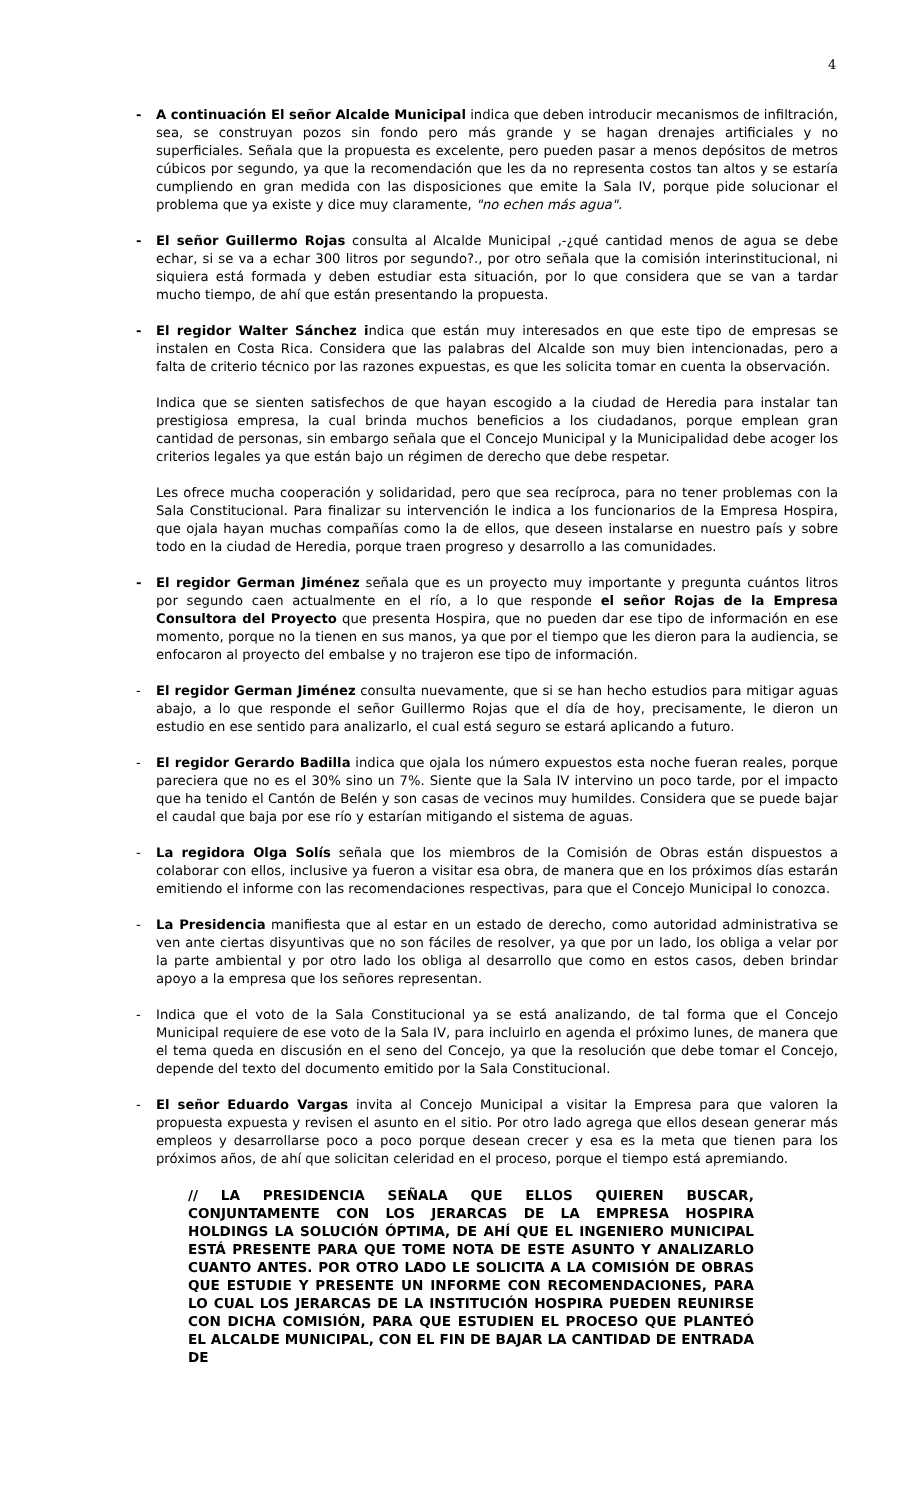4
- A continuación El señor Alcalde Municipal indica que deben introducir mecanismos de infiltración, sea, se construyan pozos sin fondo pero más grande y se hagan drenajes artificiales y no superficiales. Señala que la propuesta es excelente, pero pueden pasar a menos depósitos de metros cúbicos por segundo, ya que la recomendación que les da no representa costos tan altos y se estaría cumpliendo en gran medida con las disposiciones que emite la Sala IV, porque pide solucionar el problema que ya existe y dice muy claramente, "no echen más agua".
- El señor Guillermo Rojas consulta al Alcalde Municipal ,-¿qué cantidad menos de agua se debe echar, si se va a echar 300 litros por segundo?., por otro señala que la comisión interinstitucional, ni siquiera está formada y deben estudiar esta situación, por lo que considera que se van a tardar mucho tiempo, de ahí que están presentando la propuesta.
- El regidor Walter Sánchez indica que están muy interesados en que este tipo de empresas se instalen en Costa Rica. Considera que las palabras del Alcalde son muy bien intencionadas, pero a falta de criterio técnico por las razones expuestas, es que les solicita tomar en cuenta la observación.
Indica que se sienten satisfechos de que hayan escogido a la ciudad de Heredia para instalar tan prestigiosa empresa, la cual brinda muchos beneficios a los ciudadanos, porque emplean gran cantidad de personas, sin embargo señala que el Concejo Municipal y la Municipalidad debe acoger los criterios legales ya que están bajo un régimen de derecho que debe respetar.
Les ofrece mucha cooperación y solidaridad, pero que sea recíproca, para no tener problemas con la Sala Constitucional. Para finalizar su intervención le indica a los funcionarios de la Empresa Hospira, que ojala hayan muchas compañías como la de ellos, que deseen instalarse en nuestro país y sobre todo en la ciudad de Heredia, porque traen progreso y desarrollo a las comunidades.
- El regidor German Jiménez señala que es un proyecto muy importante y pregunta cuántos litros por segundo caen actualmente en el río, a lo que responde el señor Rojas de la Empresa Consultora del Proyecto que presenta Hospira, que no pueden dar ese tipo de información en ese momento, porque no la tienen en sus manos, ya que por el tiempo que les dieron para la audiencia, se enfocaron al proyecto del embalse y no trajeron ese tipo de información.
- El regidor German Jiménez consulta nuevamente, que si se han hecho estudios para mitigar aguas abajo, a lo que responde el señor Guillermo Rojas que el día de hoy, precisamente, le dieron un estudio en ese sentido para analizarlo, el cual está seguro se estará aplicando a futuro.
- El regidor Gerardo Badilla indica que ojala los número expuestos esta noche fueran reales, porque pareciera que no es el 30% sino un 7%. Siente que la Sala IV intervino un poco tarde, por el impacto que ha tenido el Cantón de Belén y son casas de vecinos muy humildes. Considera que se puede bajar el caudal que baja por ese río y estarían mitigando el sistema de aguas.
- La regidora Olga Solís señala que los miembros de la Comisión de Obras están dispuestos a colaborar con ellos, inclusive ya fueron a visitar esa obra, de manera que en los próximos días estarán emitiendo el informe con las recomendaciones respectivas, para que el Concejo Municipal lo conozca.
- La Presidencia manifiesta que al estar en un estado de derecho, como autoridad administrativa se ven ante ciertas disyuntivas que no son fáciles de resolver, ya que por un lado, los obliga a velar por la parte ambiental y por otro lado los obliga al desarrollo que como en estos casos, deben brindar apoyo a la empresa que los señores representan.
- Indica que el voto de la Sala Constitucional ya se está analizando, de tal forma que el Concejo Municipal requiere de ese voto de la Sala IV, para incluirlo en agenda el próximo lunes, de manera que el tema queda en discusión en el seno del Concejo, ya que la resolución que debe tomar el Concejo, depende del texto del documento emitido por la Sala Constitucional.
- El señor Eduardo Vargas invita al Concejo Municipal a visitar la Empresa para que valoren la propuesta expuesta y revisen el asunto en el sitio. Por otro lado agrega que ellos desean generar más empleos y desarrollarse poco a poco porque desean crecer y esa es la meta que tienen para los próximos años, de ahí que solicitan celeridad en el proceso, porque el tiempo está apremiando.
// LA PRESIDENCIA SEÑALA QUE ELLOS QUIEREN BUSCAR, CONJUNTAMENTE CON LOS JERARCAS DE LA EMPRESA HOSPIRA HOLDINGS LA SOLUCIÓN ÓPTIMA, DE AHÍ QUE EL INGENIERO MUNICIPAL ESTÁ PRESENTE PARA QUE TOME NOTA DE ESTE ASUNTO Y ANALIZARLO CUANTO ANTES. POR OTRO LADO LE SOLICITA A LA COMISIÓN DE OBRAS QUE ESTUDIE Y PRESENTE UN INFORME CON RECOMENDACIONES, PARA LO CUAL LOS JERARCAS DE LA INSTITUCIÓN HOSPIRA PUEDEN REUNIRSE CON DICHA COMISIÓN, PARA QUE ESTUDIEN EL PROCESO QUE PLANTEÓ EL ALCALDE MUNICIPAL, CON EL FIN DE BAJAR LA CANTIDAD DE ENTRADA DE